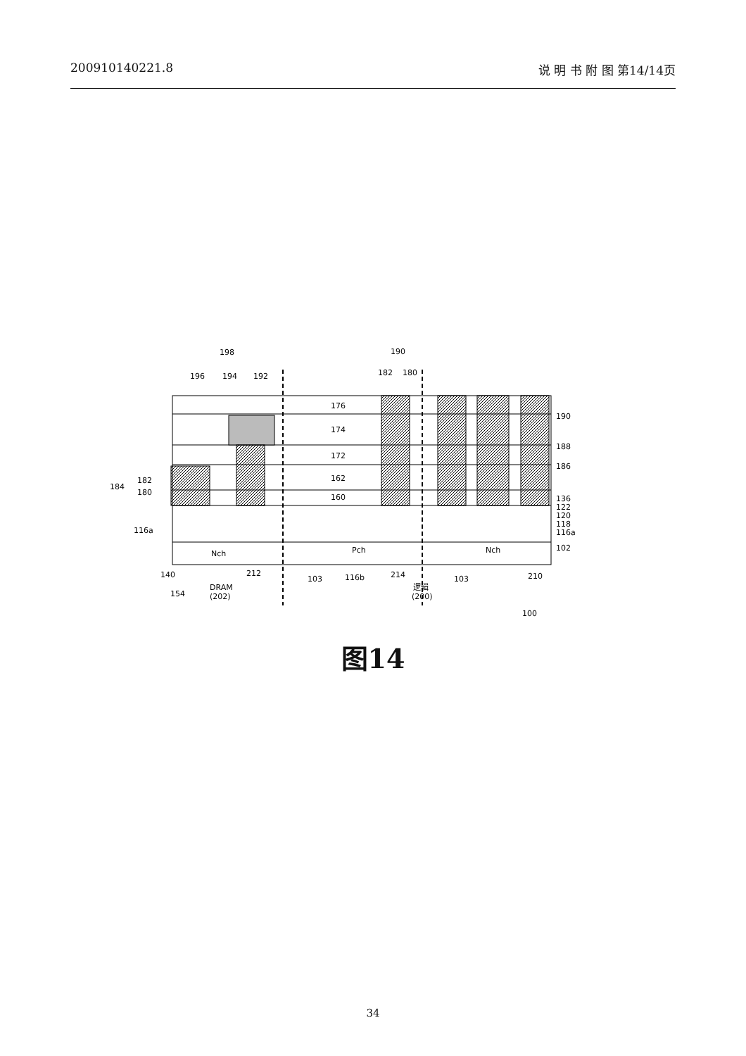200910140221.8 说 明 书 附 图 第14/14页
198
196
194
192
190
182
180
176
174
172
162
160
190
188
186
136
122
120
118
116a
102
184
182
180
116a
Nch
Pch
Nch
140
212
103
116b
214
103
210
154
DRAM
(202)
逻辑
(200)
100
图14
34